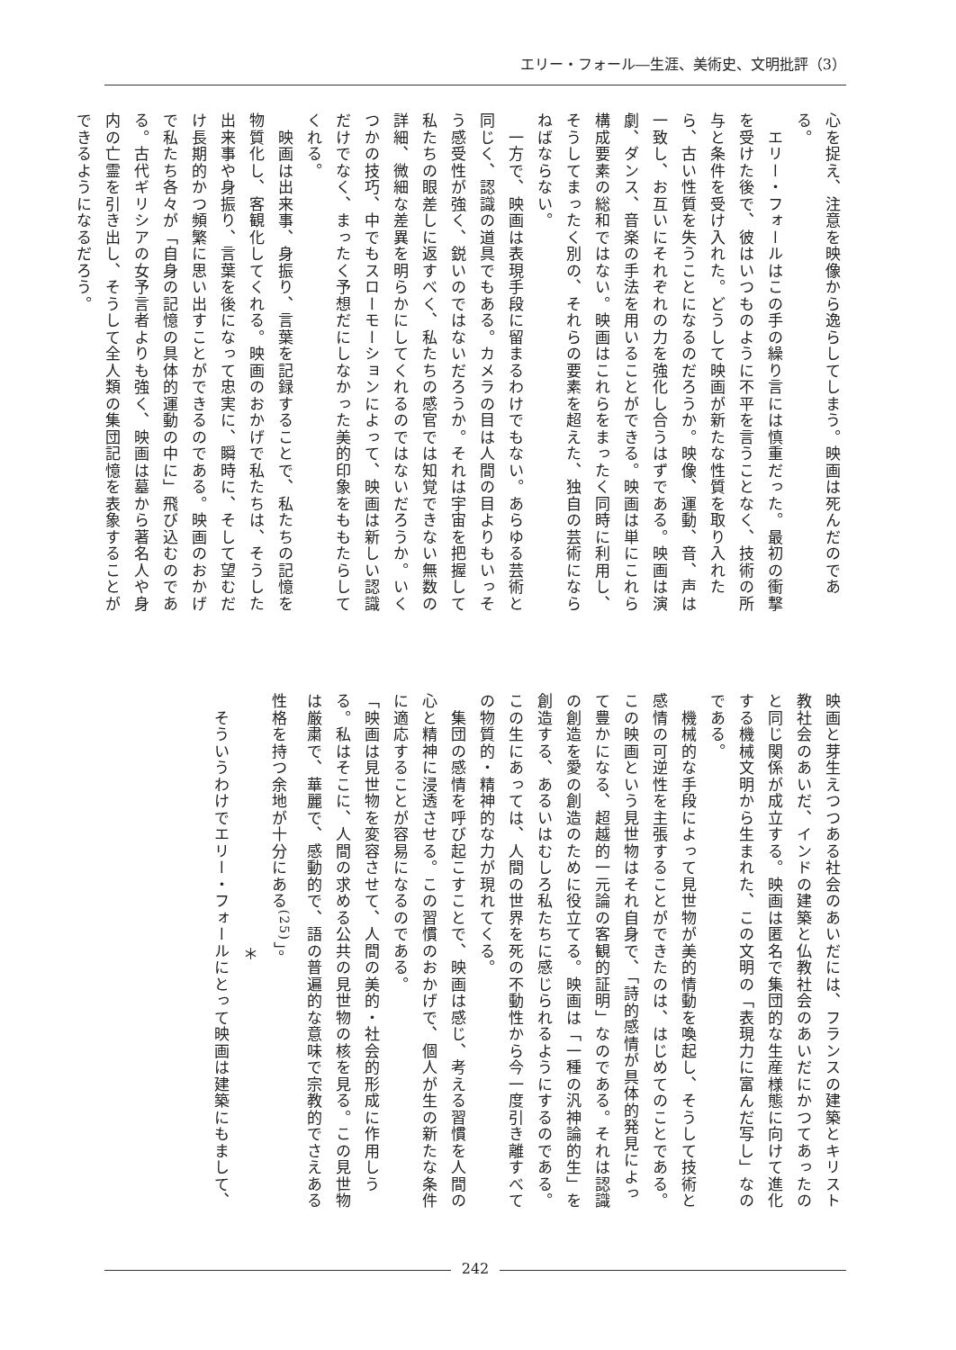エリー・フォール―生涯、美術史、文明批評（3）
心を捉え、注意を映像から逸らしてしまう。映画は死んだのである。
　エリー・フォールはこの手の繰り言には慎重だった。最初の衝撃を受けた後で、彼はいつものように不平を言うことなく、技術の所与と条件を受け入れた。どうして映画が新たな性質を取り入れたら、古い性質を失うことになるのだろうか。映像、運動、音、声は一致し、お互いにそれぞれの力を強化し合うはずである。映画は演劇、ダンス、音楽の手法を用いることができる。映画は単にこれら構成要素の総和ではない。映画はこれらをまったく同時に利用し、そうしてまったく別の、それらの要素を超えた、独自の芸術にならねばならない。
　一方で、映画は表現手段に留まるわけでもない。あらゆる芸術と同じく、認識の道具でもある。カメラの目は人間の目よりもいっそう感受性が強く、鋭いのではないだろうか。それは宇宙を把握して私たちの眼差しに返すべく、私たちの感官では知覚できない無数の詳細、微細な差異を明らかにしてくれるのではないだろうか。いくつかの技巧、中でもスローモーションによって、映画は新しい認識だけでなく、まったく予想だにしなかった美的印象をももたらしてくれる。
　映画は出来事、身振り、言葉を記録することで、私たちの記憶を物質化し、客観化してくれる。映画のおかげで私たちは、そうした出来事や身振り、言葉を後になって忠実に、瞬時に、そして望むだけ長期的かつ頻繁に思い出すことができるのである。映画のおかげで私たち各々が「自身の記憶の具体的運動の中に」飛び込むのである。古代ギリシアの女予言者よりも強く、映画は墓から著名人や身内の亡霊を引き出し、そうして全人類の集団記憶を表象することができるようになるだろう。
映画と芽生えつつある社会のあいだには、フランスの建築とキリスト教社会のあいだ、インドの建築と仏教社会のあいだにかつてあったのと同じ関係が成立する。映画は匿名で集団的な生産様態に向けて進化する機械文明から生まれた、この文明の「表現力に富んだ写し」なのである。
　機械的な手段によって見世物が美的情動を喚起し、そうして技術と感情の可逆性を主張することができたのは、はじめてのことである。この映画という見世物はそれ自身で、「詩的感情が具体的発見によって豊かになる、超越的一元論の客観的証明」なのである。それは認識の創造を愛の創造のために役立てる。映画は「一種の汎神論的生」を創造する、あるいはむしろ私たちに感じられるようにするのである。この生にあっては、人間の世界を死の不動性から今一度引き離すべての物質的・精神的な力が現れてくる。
　集団の感情を呼び起こすことで、映画は感じ、考える習慣を人間の心と精神に浸透させる。この習慣のおかげで、個人が生の新たな条件に適応することが容易になるのである。
「映画は見世物を変容させて、人間の美的・社会的形成に作用しうる。私はそこに、人間の求める公共の見世物の核を見る。この見世物は厳粛で、華麗で、感動的で、語の普遍的な意味で宗教的でさえある性格を持つ余地が十分にある<sup>(25)</sup>」。
＊
　そういうわけでエリー・フォールにとって映画は建築にもまして、
242